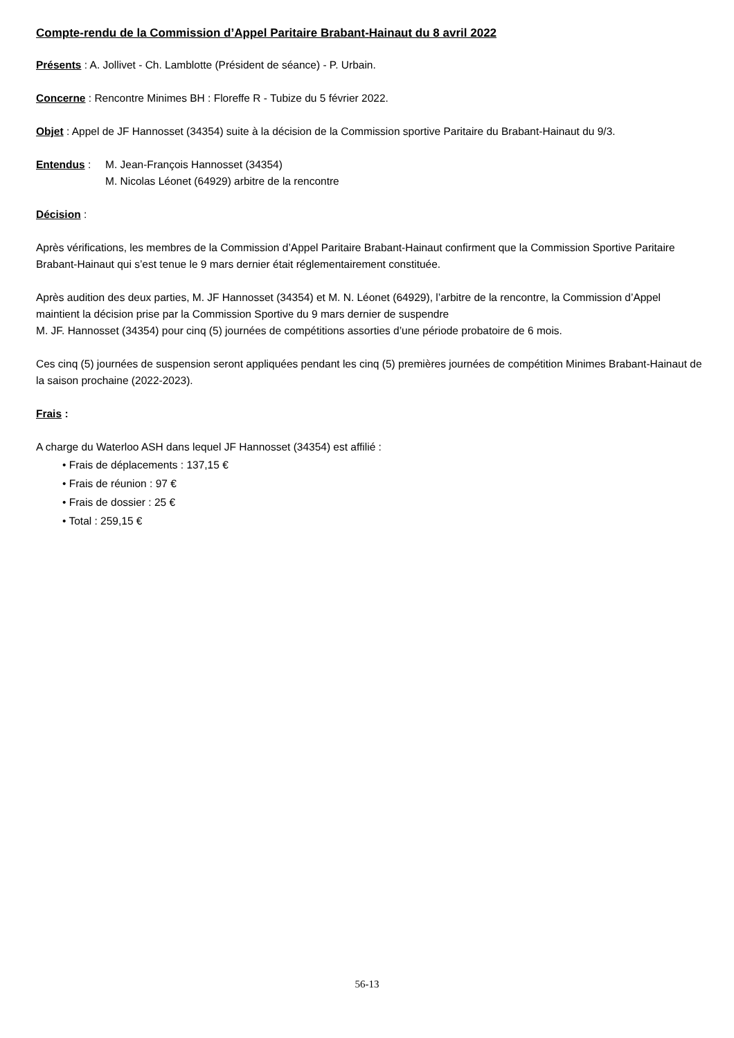Compte-rendu de la Commission d’Appel Paritaire Brabant-Hainaut du 8 avril 2022
Présents : A. Jollivet - Ch. Lamblotte (Président de séance) - P. Urbain.
Concerne : Rencontre Minimes BH : Floreffe R - Tubize du 5 février 2022.
Objet : Appel de JF Hannosset (34354) suite à la décision de la Commission sportive Paritaire du Brabant-Hainaut du 9/3.
Entendus : M. Jean-François Hannosset (34354)
M. Nicolas Léonet (64929) arbitre de la rencontre
Décision :
Après vérifications, les membres de la Commission d’Appel Paritaire Brabant-Hainaut confirment que la Commission Sportive Paritaire Brabant-Hainaut qui s’est tenue le 9 mars dernier était réglementairement constituée.
Après audition des deux parties, M. JF Hannosset (34354) et M. N. Léonet (64929), l’arbitre de la rencontre, la Commission d’Appel maintient la décision prise par la Commission Sportive du 9 mars dernier de suspendre
M. JF. Hannosset (34354) pour cinq (5) journées de compétitions assorties d’une période probatoire de 6 mois.
Ces cinq (5) journées de suspension seront appliquées pendant les cinq (5) premières journées de compétition Minimes Brabant-Hainaut de la saison prochaine (2022-2023).
Frais :
A charge du Waterloo ASH dans lequel JF Hannosset (34354) est affilié :
• Frais de déplacements : 137,15 €
• Frais de réunion : 97 €
• Frais de dossier : 25 €
• Total : 259,15 €
56-13